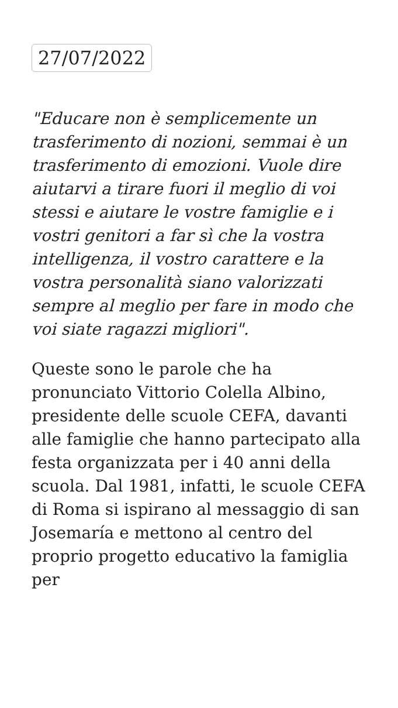27/07/2022
"Educare non è semplicemente un trasferimento di nozioni, semmai è un trasferimento di emozioni. Vuole dire aiutarvi a tirare fuori il meglio di voi stessi e aiutare le vostre famiglie e i vostri genitori a far sì che la vostra intelligenza, il vostro carattere e la vostra personalità siano valorizzati sempre al meglio per fare in modo che voi siate ragazzi migliori".
Queste sono le parole che ha pronunciato Vittorio Colella Albino, presidente delle scuole CEFA, davanti alle famiglie che hanno partecipato alla festa organizzata per i 40 anni della scuola. Dal 1981, infatti, le scuole CEFA di Roma si ispirano al messaggio di san Josemaría e mettono al centro del proprio progetto educativo la famiglia per